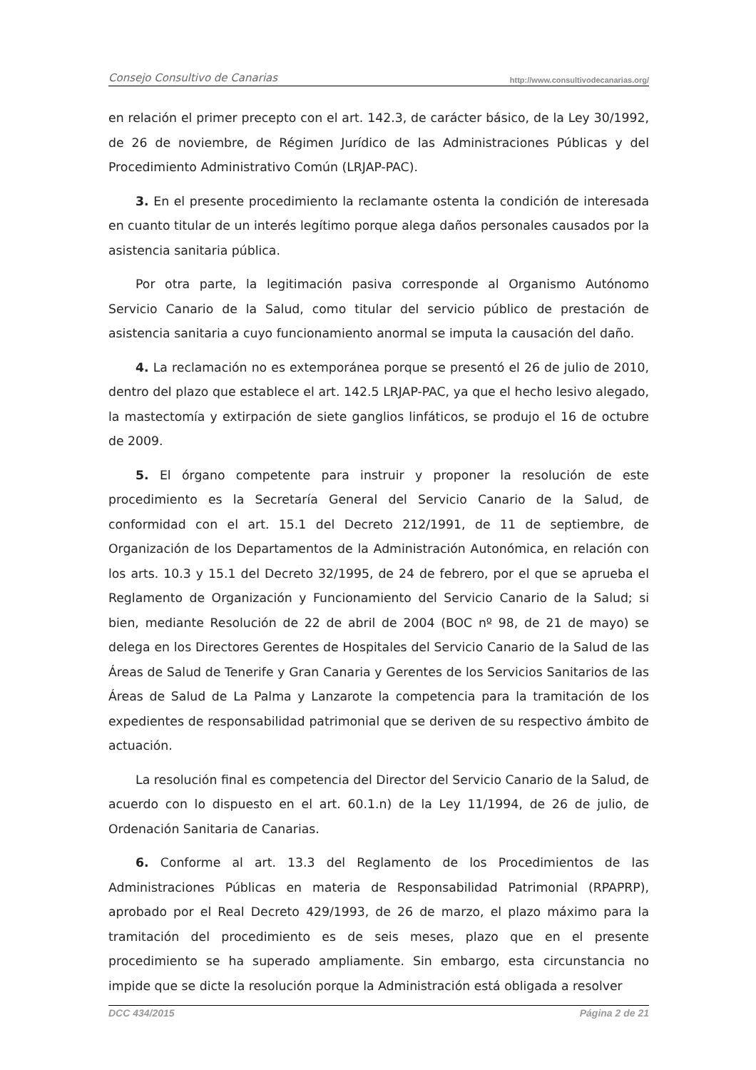Consejo Consultivo de Canarias http://www.consultivodecanarias.org/
en relación el primer precepto con el art. 142.3, de carácter básico, de la Ley 30/1992, de 26 de noviembre, de Régimen Jurídico de las Administraciones Públicas y del Procedimiento Administrativo Común (LRJAP-PAC).
3. En el presente procedimiento la reclamante ostenta la condición de interesada en cuanto titular de un interés legítimo porque alega daños personales causados por la asistencia sanitaria pública.
Por otra parte, la legitimación pasiva corresponde al Organismo Autónomo Servicio Canario de la Salud, como titular del servicio público de prestación de asistencia sanitaria a cuyo funcionamiento anormal se imputa la causación del daño.
4. La reclamación no es extemporánea porque se presentó el 26 de julio de 2010, dentro del plazo que establece el art. 142.5 LRJAP-PAC, ya que el hecho lesivo alegado, la mastectomía y extirpación de siete ganglios linfáticos, se produjo el 16 de octubre de 2009.
5. El órgano competente para instruir y proponer la resolución de este procedimiento es la Secretaría General del Servicio Canario de la Salud, de conformidad con el art. 15.1 del Decreto 212/1991, de 11 de septiembre, de Organización de los Departamentos de la Administración Autonómica, en relación con los arts. 10.3 y 15.1 del Decreto 32/1995, de 24 de febrero, por el que se aprueba el Reglamento de Organización y Funcionamiento del Servicio Canario de la Salud; si bien, mediante Resolución de 22 de abril de 2004 (BOC nº 98, de 21 de mayo) se delega en los Directores Gerentes de Hospitales del Servicio Canario de la Salud de las Áreas de Salud de Tenerife y Gran Canaria y Gerentes de los Servicios Sanitarios de las Áreas de Salud de La Palma y Lanzarote la competencia para la tramitación de los expedientes de responsabilidad patrimonial que se deriven de su respectivo ámbito de actuación.
La resolución final es competencia del Director del Servicio Canario de la Salud, de acuerdo con lo dispuesto en el art. 60.1.n) de la Ley 11/1994, de 26 de julio, de Ordenación Sanitaria de Canarias.
6. Conforme al art. 13.3 del Reglamento de los Procedimientos de las Administraciones Públicas en materia de Responsabilidad Patrimonial (RPAPRP), aprobado por el Real Decreto 429/1993, de 26 de marzo, el plazo máximo para la tramitación del procedimiento es de seis meses, plazo que en el presente procedimiento se ha superado ampliamente. Sin embargo, esta circunstancia no impide que se dicte la resolución porque la Administración está obligada a resolver
DCC 434/2015 Página 2 de 21